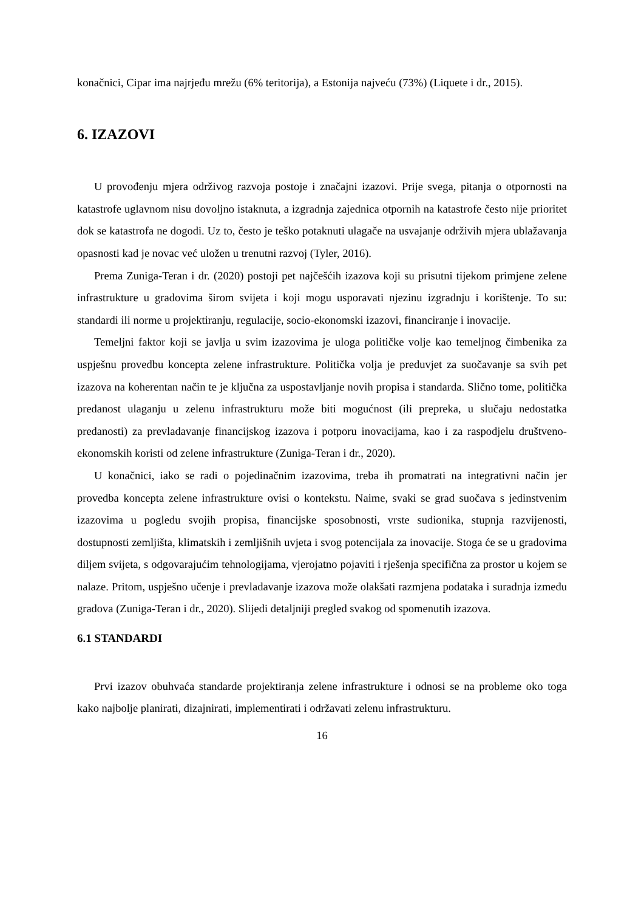konačnici, Cipar ima najrjeđu mrežu (6% teritorija), a Estonija najveću (73%) (Liquete i dr., 2015).
6. IZAZOVI
U provođenju mjera održivog razvoja postoje i značajni izazovi. Prije svega, pitanja o otpornosti na katastrofe uglavnom nisu dovoljno istaknuta, a izgradnja zajednica otpornih na katastrofe često nije prioritet dok se katastrofa ne dogodi. Uz to, često je teško potaknuti ulagače na usvajanje održivih mjera ublažavanja opasnosti kad je novac već uložen u trenutni razvoj (Tyler, 2016).
Prema Zuniga-Teran i dr. (2020) postoji pet najčešćih izazova koji su prisutni tijekom primjene zelene infrastrukture u gradovima širom svijeta i koji mogu usporavati njezinu izgradnju i korištenje. To su: standardi ili norme u projektiranju, regulacije, socio-ekonomski izazovi, financiranje i inovacije.
Temeljni faktor koji se javlja u svim izazovima je uloga političke volje kao temeljnog čimbenika za uspješnu provedbu koncepta zelene infrastrukture. Politička volja je preduvjet za suočavanje sa svih pet izazova na koherentan način te je ključna za uspostavljanje novih propisa i standarda. Slično tome, politička predanost ulaganju u zelenu infrastrukturu može biti mogućnost (ili prepreka, u slučaju nedostatka predanosti) za prevladavanje financijskog izazova i potporu inovacijama, kao i za raspodjelu društveno-ekonomskih koristi od zelene infrastrukture (Zuniga-Teran i dr., 2020).
U konačnici, iako se radi o pojedinačnim izazovima, treba ih promatrati na integrativni način jer provedba koncepta zelene infrastrukture ovisi o kontekstu. Naime, svaki se grad suočava s jedinstvenim izazovima u pogledu svojih propisa, financijske sposobnosti, vrste sudionika, stupnja razvijenosti, dostupnosti zemljišta, klimatskih i zemljišnih uvjeta i svog potencijala za inovacije. Stoga će se u gradovima diljem svijeta, s odgovarajućim tehnologijama, vjerojatno pojaviti i rješenja specifična za prostor u kojem se nalaze. Pritom, uspješno učenje i prevladavanje izazova može olakšati razmjena podataka i suradnja između gradova (Zuniga-Teran i dr., 2020). Slijedi detaljniji pregled svakog od spomenutih izazova.
6.1 STANDARDI
Prvi izazov obuhvaća standarde projektiranja zelene infrastrukture i odnosi se na probleme oko toga kako najbolje planirati, dizajnirati, implementirati i održavati zelenu infrastrukturu.
16